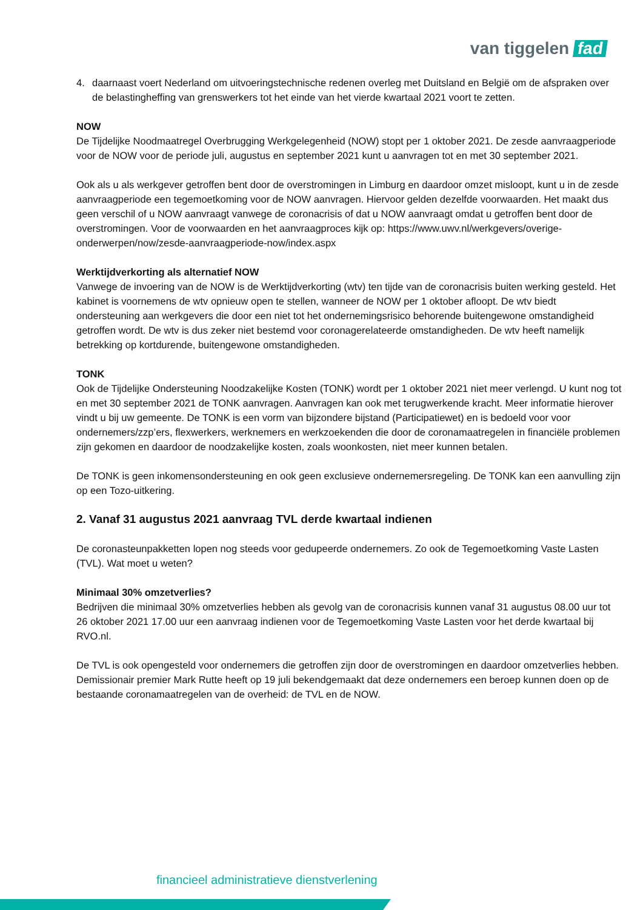van tiggelen fad
4. daarnaast voert Nederland om uitvoeringstechnische redenen overleg met Duitsland en België om de afspraken over de belastingheffing van grenswerkers tot het einde van het vierde kwartaal 2021 voort te zetten.
NOW
De Tijdelijke Noodmaatregel Overbrugging Werkgelegenheid (NOW) stopt per 1 oktober 2021. De zesde aanvraagperiode voor de NOW voor de periode juli, augustus en september 2021 kunt u aanvragen tot en met 30 september 2021.
Ook als u als werkgever getroffen bent door de overstromingen in Limburg en daardoor omzet misloopt, kunt u in de zesde aanvraagperiode een tegemoetkoming voor de NOW aanvragen. Hiervoor gelden dezelfde voorwaarden. Het maakt dus geen verschil of u NOW aanvraagt vanwege de coronacrisis of dat u NOW aanvraagt omdat u getroffen bent door de overstromingen. Voor de voorwaarden en het aanvraagproces kijk op: https://www.uwv.nl/werkgevers/overige-onderwerpen/now/zesde-aanvraagperiode-now/index.aspx
Werktijdverkorting als alternatief NOW
Vanwege de invoering van de NOW is de Werktijdverkorting (wtv) ten tijde van de coronacrisis buiten werking gesteld. Het kabinet is voornemens de wtv opnieuw open te stellen, wanneer de NOW per 1 oktober afloopt. De wtv biedt ondersteuning aan werkgevers die door een niet tot het ondernemingsrisico behorende buitengewone omstandigheid getroffen wordt. De wtv is dus zeker niet bestemd voor coronagerelateerde omstandigheden. De wtv heeft namelijk betrekking op kortdurende, buitengewone omstandigheden.
TONK
Ook de Tijdelijke Ondersteuning Noodzakelijke Kosten (TONK) wordt per 1 oktober 2021 niet meer verlengd. U kunt nog tot en met 30 september 2021 de TONK aanvragen. Aanvragen kan ook met terugwerkende kracht. Meer informatie hierover vindt u bij uw gemeente. De TONK is een vorm van bijzondere bijstand (Participatiewet) en is bedoeld voor voor ondernemers/zzp’ers, flexwerkers, werknemers en werkzoekenden die door de coronamaatregelen in financiële problemen zijn gekomen en daardoor de noodzakelijke kosten, zoals woonkosten, niet meer kunnen betalen.
De TONK is geen inkomensondersteuning en ook geen exclusieve ondernemersregeling. De TONK kan een aanvulling zijn op een Tozo-uitkering.
2. Vanaf 31 augustus 2021 aanvraag TVL derde kwartaal indienen
De coronasteunpakketten lopen nog steeds voor gedupeerde ondernemers. Zo ook de Tegemoetkoming Vaste Lasten (TVL). Wat moet u weten?
Minimaal 30% omzetverlies?
Bedrijven die minimaal 30% omzetverlies hebben als gevolg van de coronacrisis kunnen vanaf 31 augustus 08.00 uur tot 26 oktober 2021 17.00 uur een aanvraag indienen voor de Tegemoetkoming Vaste Lasten voor het derde kwartaal bij RVO.nl.
De TVL is ook opengesteld voor ondernemers die getroffen zijn door de overstromingen en daardoor omzetverlies hebben. Demissionair premier Mark Rutte heeft op 19 juli bekendgemaakt dat deze ondernemers een beroep kunnen doen op de bestaande coronamaatregelen van de overheid: de TVL en de NOW.
financieel administratieve dienstverlening